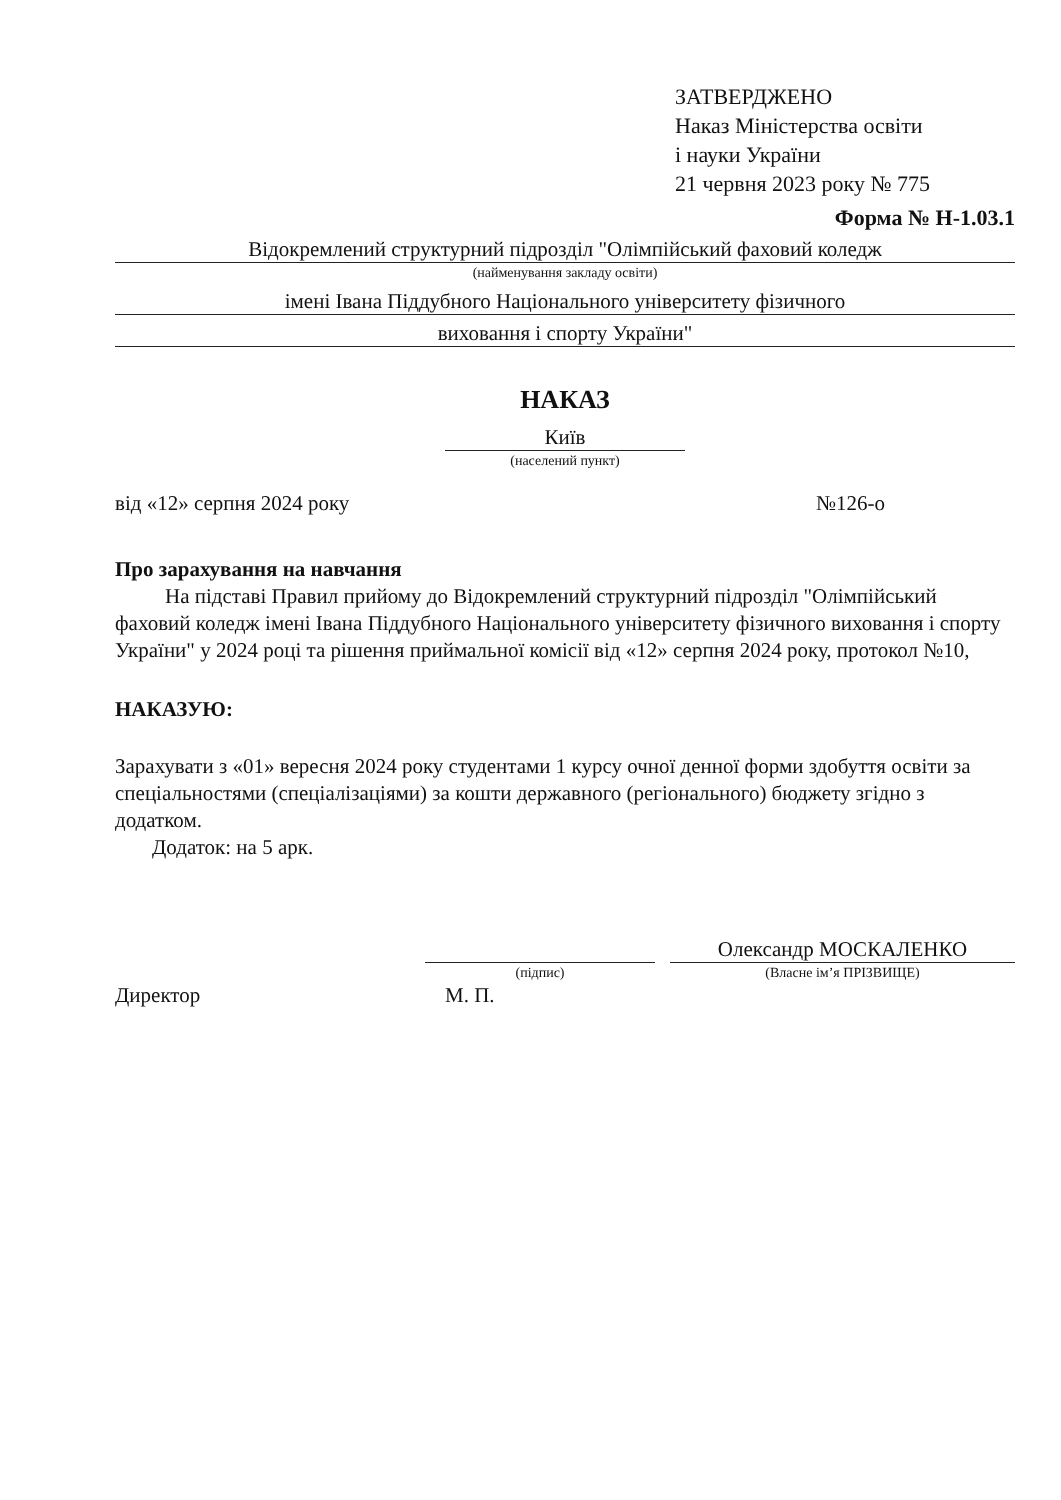ЗАТВЕРДЖЕНО
Наказ Міністерства освіти
і науки України
21 червня 2023 року № 775
Форма № Н-1.03.1
Відокремлений структурний підрозділ "Олімпійський фаховий коледж
(найменування закладу освіти)
імені Івана Піддубного Національного університету фізичного
виховання і спорту України"
НАКАЗ
Київ
(населений пункт)
від «12» серпня 2024 року №126-о
Про зарахування на навчання
На підставі Правил прийому до Відокремлений структурний підрозділ "Олімпійський фаховий коледж імені Івана Піддубного Національного університету фізичного виховання і спорту України" у 2024 році та рішення приймальної комісії від «12» серпня 2024 року, протокол №10,
НАКАЗУЮ:
Зарахувати з «01» вересня 2024 року студентами 1 курсу очної денної форми здобуття освіти за спеціальностями (спеціалізаціями) за кошти державного (регіонального) бюджету згідно з додатком.
Додаток: на 5 арк.
Директор
(підпис)
М. П.
Олександр МОСКАЛЕНКО
(Власне ім’я ПРІЗВИЩЕ)